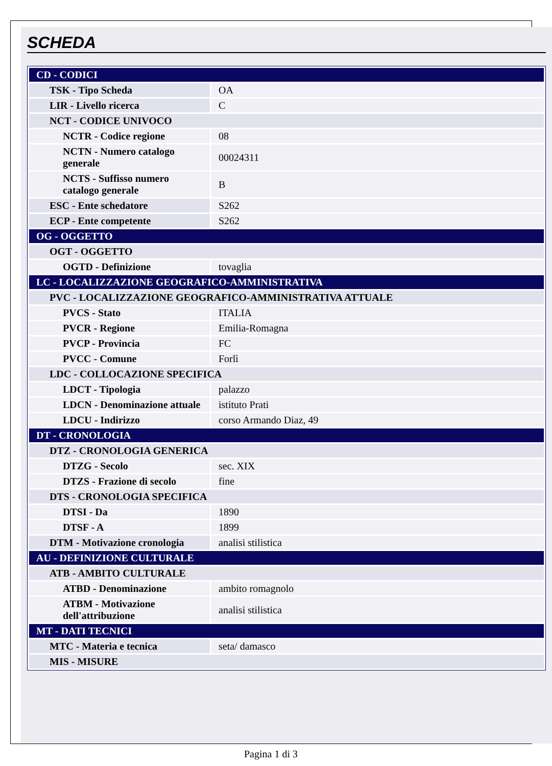SCHEDA
| CD - CODICI | |
| TSK - Tipo Scheda | OA |
| LIR - Livello ricerca | C |
| NCT - CODICE UNIVOCO | |
| NCTR - Codice regione | 08 |
| NCTN - Numero catalogo generale | 00024311 |
| NCTS - Suffisso numero catalogo generale | B |
| ESC - Ente schedatore | S262 |
| ECP - Ente competente | S262 |
| OG - OGGETTO | |
| OGT - OGGETTO | |
| OGTD - Definizione | tovaglia |
| LC - LOCALIZZAZIONE GEOGRAFICO-AMMINISTRATIVA | |
| PVC - LOCALIZZAZIONE GEOGRAFICO-AMMINISTRATIVA ATTUALE | |
| PVCS - Stato | ITALIA |
| PVCR - Regione | Emilia-Romagna |
| PVCP - Provincia | FC |
| PVCC - Comune | Forlì |
| LDC - COLLOCAZIONE SPECIFICA | |
| LDCT - Tipologia | palazzo |
| LDCN - Denominazione attuale | istituto Prati |
| LDCU - Indirizzo | corso Armando Diaz, 49 |
| DT - CRONOLOGIA | |
| DTZ - CRONOLOGIA GENERICA | |
| DTZG - Secolo | sec. XIX |
| DTZS - Frazione di secolo | fine |
| DTS - CRONOLOGIA SPECIFICA | |
| DTSI - Da | 1890 |
| DTSF - A | 1899 |
| DTM - Motivazione cronologia | analisi stilistica |
| AU - DEFINIZIONE CULTURALE | |
| ATB - AMBITO CULTURALE | |
| ATBD - Denominazione | ambito romagnolo |
| ATBM - Motivazione dell'attribuzione | analisi stilistica |
| MT - DATI TECNICI | |
| MTC - Materia e tecnica | seta/ damasco |
| MIS - MISURE | |
Pagina 1 di 3